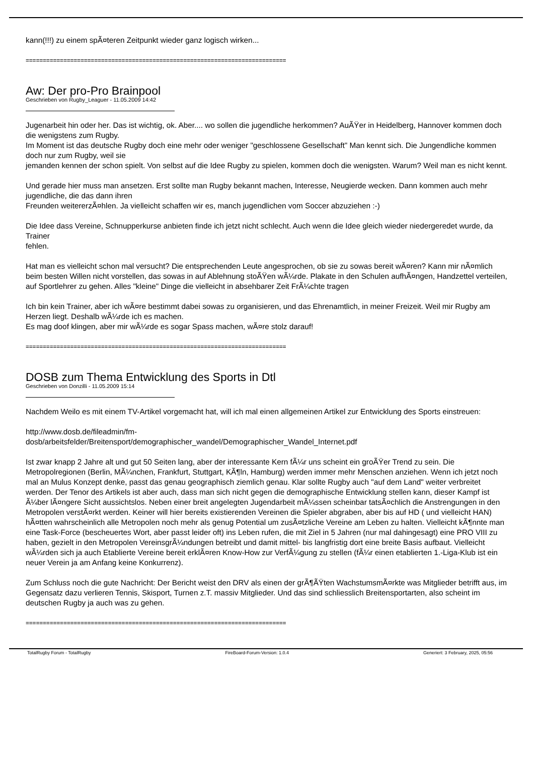kann(!!!) zu einem spÃ¤teren Zeitpunkt wieder ganz logisch wirken...
============================================================================
Aw: Der pro-Pro Brainpool
Geschrieben von Rugby_Leaguer - 11.05.2009 14:42
Jugenarbeit hin oder her. Das ist wichtig, ok. Aber.... wo sollen die jugendliche herkommen? AuÃŸer in Heidelberg, Hannover kommen doch die wenigstens zum Rugby.
Im Moment ist das deutsche Rugby doch eine mehr oder weniger "geschlossene Gesellschaft" Man kennt sich. Die Jungendliche kommen doch nur zum Rugby, weil sie
jemanden kennen der schon spielt. Von selbst auf die Idee Rugby zu spielen, kommen doch die wenigsten. Warum? Weil man es nicht kennt.
Und gerade hier muss man ansetzen. Erst sollte man Rugby bekannt machen, Interesse, Neugierde wecken. Dann kommen auch mehr jugendliche, die das dann ihren
Freunden weitererzÃ¤hlen. Ja vielleicht schaffen wir es, manch jugendlichen vom Soccer abzuziehen :-)
Die Idee dass Vereine, Schnupperkurse anbieten finde ich jetzt nicht schlecht. Auch wenn die Idee gleich wieder niedergeredet wurde, da Trainer
fehlen.
Hat man es vielleicht schon mal versucht? Die entsprechenden Leute angesprochen, ob sie zu sowas bereit wÃ¤ren? Kann mir nÃ¤mlich beim besten Willen nicht vorstellen, das sowas in auf Ablehnung stoÃŸen wÃ¼rde. Plakate in den Schulen aufhÃ¤ngen, Handzettel verteilen, auf Sportlehrer zu gehen. Alles "kleine" Dinge die vielleicht in absehbarer Zeit FrÃ¼chte tragen
Ich bin kein Trainer, aber ich wÃ¤re bestimmt dabei sowas zu organisieren, und das Ehrenamtlich, in meiner Freizeit. Weil mir Rugby am Herzen liegt. Deshalb wÃ¼rde ich es machen.
Es mag doof klingen, aber mir wÃ¼rde es sogar Spass machen, wÃ¤re stolz darauf!
============================================================================
DOSB zum Thema Entwicklung des Sports in Dtl
Geschrieben von Donzilli - 11.05.2009 15:14
Nachdem Weilo es mit einem TV-Artikel vorgemacht hat, will ich mal einen allgemeinen Artikel zur Entwicklung des Sports einstreuen:
http://www.dosb.de/fileadmin/fm-
dosb/arbeitsfelder/Breitensport/demographischer_wandel/Demographischer_Wandel_Internet.pdf
Ist zwar knapp 2 Jahre alt und gut 50 Seiten lang, aber der interessante Kern fÃ¼r uns scheint ein groÃŸer Trend zu sein. Die Metropolregionen (Berlin, MÃ¼nchen, Frankfurt, Stuttgart, KÃ¶ln, Hamburg) werden immer mehr Menschen anziehen. Wenn ich jetzt noch mal an Mulus Konzept denke, passt das genau geographisch ziemlich genau. Klar sollte Rugby auch "auf dem Land" weiter verbreitet werden. Der Tenor des Artikels ist aber auch, dass man sich nicht gegen die demographische Entwicklung stellen kann, dieser Kampf ist Ã¼ber lÃ¤ngere Sicht aussichtslos. Neben einer breit angelegten Jugendarbeit mÃ¼ssen scheinbar tatsÃ¤chlich die Anstrengungen in den Metropolen verstÃ¤rkt werden. Keiner will hier bereits existierenden Vereinen die Spieler abgraben, aber bis auf HD ( und vielleicht HAN) hÃ¤tten wahrscheinlich alle Metropolen noch mehr als genug Potential um zusÃ¤tzliche Vereine am Leben zu halten. Vielleicht kÃ¶nnte man eine Task-Force (bescheuertes Wort, aber passt leider oft) ins Leben rufen, die mit Ziel in 5 Jahren (nur mal dahingesagt) eine PRO VIII zu haben, gezielt in den Metropolen VereinsgrÃ¼ndungen betreibt und damit mittel- bis langfristig dort eine breite Basis aufbaut. Vielleicht wÃ¼rden sich ja auch Etablierte Vereine bereit erklÃ¤ren Know-How zur VerfÃ¼gung zu stellen (fÃ¼r einen etablierten 1.-Liga-Klub ist ein neuer Verein ja am Anfang keine Konkurrenz).
Zum Schluss noch die gute Nachricht: Der Bericht weist den DRV als einen der grÃ¶ÃŸten WachstumsmÃ¤rkte was Mitglieder betrifft aus, im Gegensatz dazu verlieren Tennis, Skisport, Turnen z.T. massiv Mitglieder. Und das sind schliesslich Breitensportarten, also scheint im deutschen Rugby ja auch was zu gehen.
============================================================================
TotalRugby Forum - TotalRugby FireBoard-Forum-Version: 1.0.4 Generiert: 3 February, 2025, 05:56